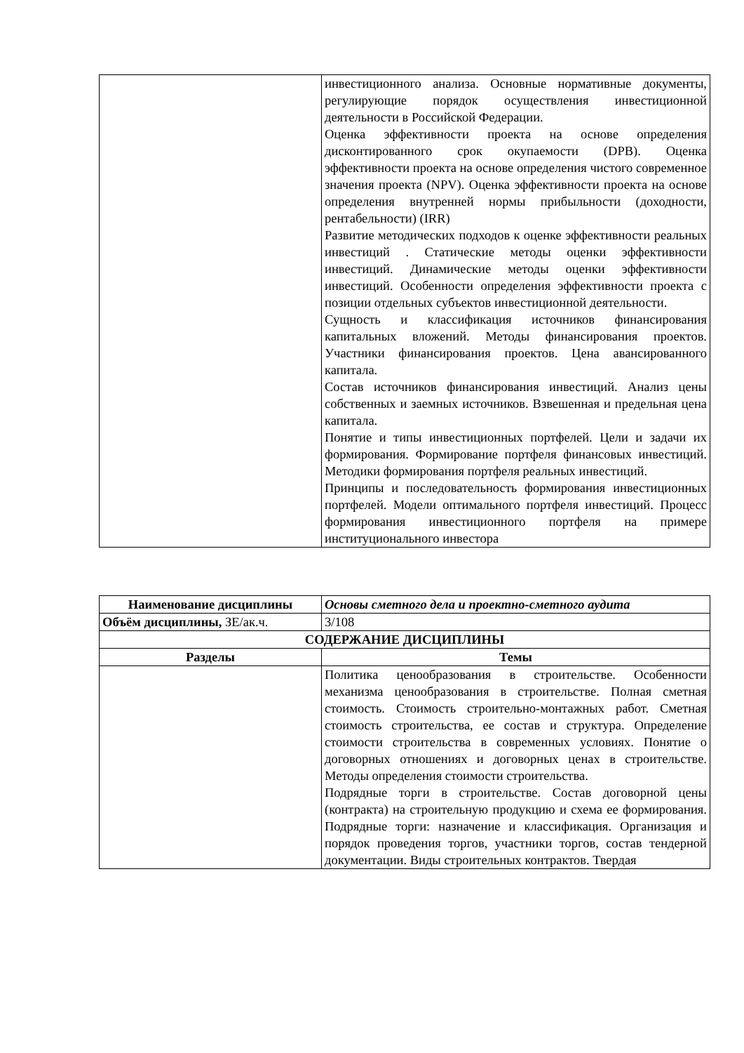| | инвестиционного анализа. Основные нормативные документы, регулирующие порядок осуществления инвестиционной деятельности в Российской Федерации. Оценка эффективности проекта на основе определения дисконтированного срок окупаемости (DPB). Оценка эффективности проекта на основе определения чистого современное значения проекта (NPV). Оценка эффективности проекта на основе определения внутренней нормы прибыльности (доходности, рентабельности) (IRR) Развитие методических подходов к оценке эффективности реальных инвестиций . Статические методы оценки эффективности инвестиций. Динамические методы оценки эффективности инвестиций. Особенности определения эффективности проекта с позиции отдельных субъектов инвестиционной деятельности. Сущность и классификация источников финансирования капитальных вложений. Методы финансирования проектов. Участники финансирования проектов. Цена авансированного капитала. Состав источников финансирования инвестиций. Анализ цены собственных и заемных источников. Взвешенная и предельная цена капитала. Понятие и типы инвестиционных портфелей. Цели и задачи их формирования. Формирование портфеля финансовых инвестиций. Методики формирования портфеля реальных инвестиций. Принципы и последовательность формирования инвестиционных портфелей. Модели оптимального портфеля инвестиций. Процесс формирования инвестиционного портфеля на примере институционального инвестора |
| Наименование дисциплины | Основы сметного дела и проектно-сметного аудита |
| Объём дисциплины, ЗЕ/ак.ч. | 3/108 |
| СОДЕРЖАНИЕ ДИСЦИПЛИНЫ | |
| Разделы | Темы |
| | Политика ценообразования в строительстве. Особенности механизма ценообразования в строительстве. Полная сметная стоимость. Стоимость строительно-монтажных работ. Сметная стоимость строительства, ее состав и структура. Определение стоимости строительства в современных условиях. Понятие о договорных отношениях и договорных ценах в строительстве. Методы определения стоимости строительства. Подрядные торги в строительстве. Состав договорной цены (контракта) на строительную продукцию и схема ее формирования. Подрядные торги: назначение и классификация. Организация и порядок проведения торгов, участники торгов, состав тендерной документации. Виды строительных контрактов. Твердая |